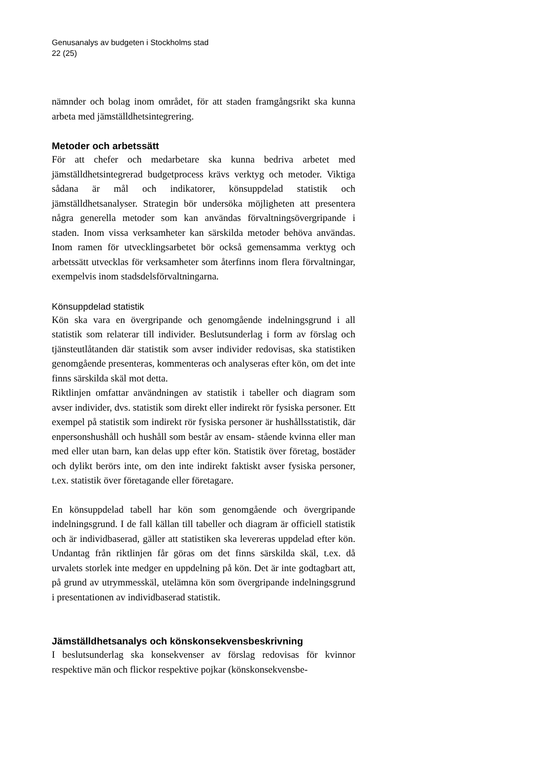Genusanalys av budgeten i Stockholms stad
22 (25)
nämnder och bolag inom området, för att staden framgångsrikt ska kunna arbeta med jämställdhetsintegrering.
Metoder och arbetssätt
För att chefer och medarbetare ska kunna bedriva arbetet med jämställdhetsintegrerad budgetprocess krävs verktyg och metoder. Viktiga sådana är mål och indikatorer, könsuppdelad statistik och jämställdhetsanalyser. Strategin bör undersöka möjligheten att presentera några generella metoder som kan användas förvaltningsövergripande i staden. Inom vissa verksamheter kan särskilda metoder behöva användas. Inom ramen för utvecklingsarbetet bör också gemensamma verktyg och arbetssätt utvecklas för verksamheter som återfinns inom flera förvaltningar, exempelvis inom stadsdelsförvaltningarna.
Könsuppdelad statistik
Kön ska vara en övergripande och genomgående indelningsgrund i all statistik som relaterar till individer. Beslutsunderlag i form av förslag och tjänsteutlåtanden där statistik som avser individer redovisas, ska statistiken genomgående presenteras, kommenteras och analyseras efter kön, om det inte finns särskilda skäl mot detta.
Riktlinjen omfattar användningen av statistik i tabeller och diagram som avser individer, dvs. statistik som direkt eller indirekt rör fysiska personer. Ett exempel på statistik som indirekt rör fysiska personer är hushållsstatistik, där enpersonshushåll och hushåll som består av ensam- stående kvinna eller man med eller utan barn, kan delas upp efter kön. Statistik över företag, bostäder och dylikt berörs inte, om den inte indirekt faktiskt avser fysiska personer, t.ex. statistik över företagande eller företagare.
En könsuppdelad tabell har kön som genomgående och övergripande indelningsgrund. I de fall källan till tabeller och diagram är officiell statistik och är individbaserad, gäller att statistiken ska levereras uppdelad efter kön. Undantag från riktlinjen får göras om det finns särskilda skäl, t.ex. då urvalets storlek inte medger en uppdelning på kön. Det är inte godtagbart att, på grund av utrymmesskäl, utelämna kön som övergripande indelningsgrund i presentationen av individbaserad statistik.
Jämställdhetsanalys och könskonsekvensbeskrivning
I beslutsunderlag ska konsekvenser av förslag redovisas för kvinnor respektive män och flickor respektive pojkar (könskonsekvensbe-